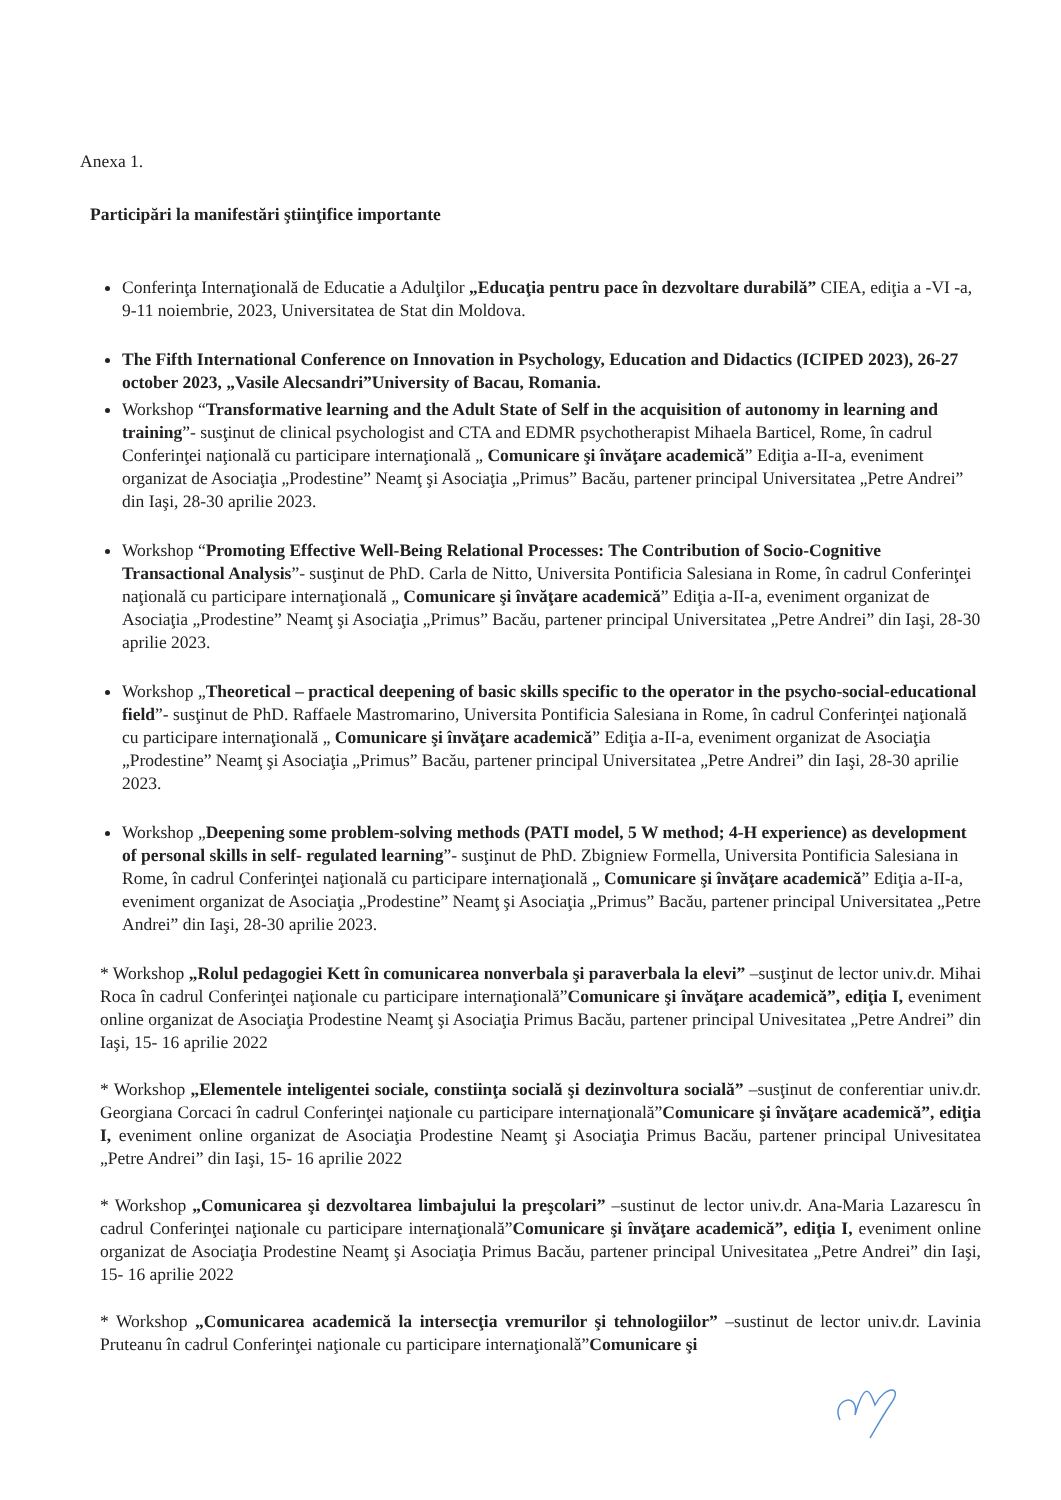Anexa 1.
Participări la manifestări ştiinţifice importante
Conferinţa Internaţională de Educatie a Adulţilor „Educaţia pentru pace în dezvoltare durabilă” CIEA, ediţia a -VI -a, 9-11 noiembrie, 2023, Universitatea de Stat din Moldova.
The Fifth International Conference on Innovation in Psychology, Education and Didactics (ICIPED 2023), 26-27 october 2023, „Vasile Alecsandri”University of Bacau, Romania.
Workshop “Transformative learning and the Adult State of Self in the acquisition of autonomy in learning and training”- susţinut de clinical psychologist and CTA and EDMR psychotherapist Mihaela Barticel, Rome, în cadrul Conferinţei naţională cu participare internaţională „ Comunicare şi învăţare academică” Ediţia a-II-a, eveniment organizat de Asociaţia „Prodestine” Neamţ şi Asociaţia „Primus” Bacău, partener principal Universitatea „Petre Andrei” din Iaşi, 28-30 aprilie 2023.
Workshop “Promoting Effective Well-Being Relational Processes: The Contribution of Socio-Cognitive Transactional Analysis”- susţinut de PhD. Carla de Nitto, Universita Pontificia Salesiana in Rome, în cadrul Conferinţei naţională cu participare internaţională „ Comunicare şi învăţare academică” Ediţia a-II-a, eveniment organizat de Asociaţia „Prodestine” Neamţ şi Asociaţia „Primus” Bacău, partener principal Universitatea „Petre Andrei” din Iaşi, 28-30 aprilie 2023.
Workshop „Theoretical – practical deepening of basic skills specific to the operator in the psycho-social-educational field”- susţinut de PhD. Raffaele Mastromarino, Universita Pontificia Salesiana in Rome, în cadrul Conferinţei naţională cu participare internaţională „ Comunicare şi învăţare academică” Ediţia a-II-a, eveniment organizat de Asociaţia „Prodestine” Neamţ şi Asociaţia „Primus” Bacău, partener principal Universitatea „Petre Andrei” din Iaşi, 28-30 aprilie 2023.
Workshop „Deepening some problem-solving methods (PATI model, 5 W method; 4-H experience) as development of personal skills in self- regulated learning”- susţinut de PhD. Zbigniew Formella, Universita Pontificia Salesiana in Rome, în cadrul Conferinţei naţională cu participare internaţională „ Comunicare şi învăţare academică” Ediţia a-II-a, eveniment organizat de Asociaţia „Prodestine” Neamţ şi Asociaţia „Primus” Bacău, partener principal Universitatea „Petre Andrei” din Iaşi, 28-30 aprilie 2023.
* Workshop „Rolul pedagogiei Kett în comunicarea nonverbala şi paraverbala la elevi” –susţinut de lector univ.dr. Mihai Roca în cadrul Conferinţei naţionale cu participare internaţională”Comunicare şi învăţare academică”, ediţia I, eveniment online organizat de Asociaţia Prodestine Neamţ şi Asociaţia Primus Bacău, partener principal Univesitatea „Petre Andrei” din Iaşi, 15- 16 aprilie 2022
* Workshop „Elementele inteligentei sociale, constiinţa socială şi dezinvoltura socială” –susţinut de conferentiar univ.dr. Georgiana Corcaci în cadrul Conferinţei naţionale cu participare internaţională”Comunicare şi învăţare academică”, ediţia I, eveniment online organizat de Asociaţia Prodestine Neamţ şi Asociaţia Primus Bacău, partener principal Univesitatea „Petre Andrei” din Iaşi, 15- 16 aprilie 2022
* Workshop „Comunicarea şi dezvoltarea limbajului la preşcolari” –sustinut de lector univ.dr. Ana-Maria Lazarescu în cadrul Conferinţei naţionale cu participare internaţională”Comunicare şi învăţare academică”, ediţia I, eveniment online organizat de Asociaţia Prodestine Neamţ şi Asociaţia Primus Bacău, partener principal Univesitatea „Petre Andrei” din Iaşi, 15- 16 aprilie 2022
* Workshop „Comunicarea academică la intersecţia vremurilor şi tehnologiilor” –sustinut de lector univ.dr. Lavinia Pruteanu în cadrul Conferinţei naţionale cu participare internaţională”Comunicare şi